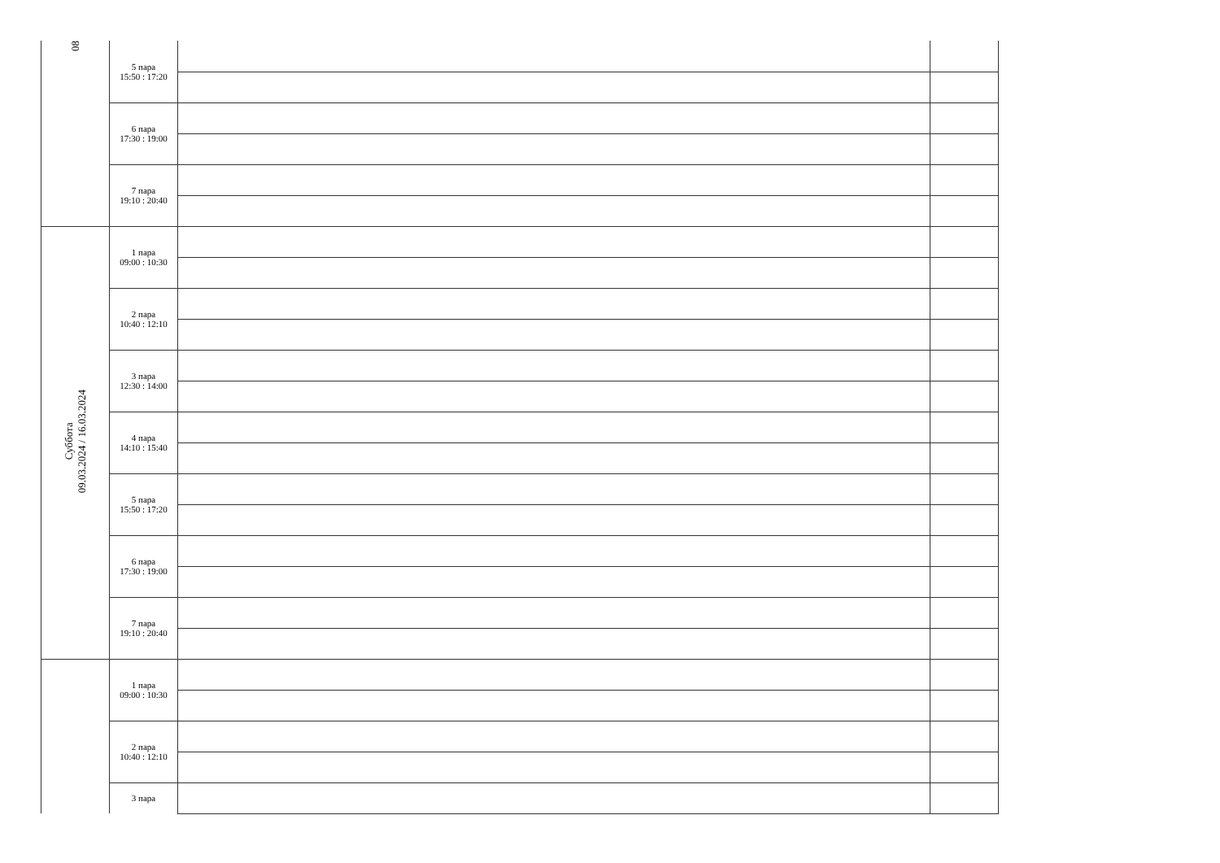| 08 | 5 пара 15:50 : 17:20 | | |
| | 6 пара 17:30 : 19:00 | | |
| | 7 пара 19:10 : 20:40 | | |
| Суббота 09.03.2024 / 16.03.2024 | 1 пара 09:00 : 10:30 | | |
| | 2 пара 10:40 : 12:10 | | |
| | 3 пара 12:30 : 14:00 | | |
| | 4 пара 14:10 : 15:40 | | |
| | 5 пара 15:50 : 17:20 | | |
| | 6 пара 17:30 : 19:00 | | |
| | 7 пара 19:10 : 20:40 | | |
| | 1 пара 09:00 : 10:30 | | |
| | 2 пара 10:40 : 12:10 | | |
| | 3 пара | | |